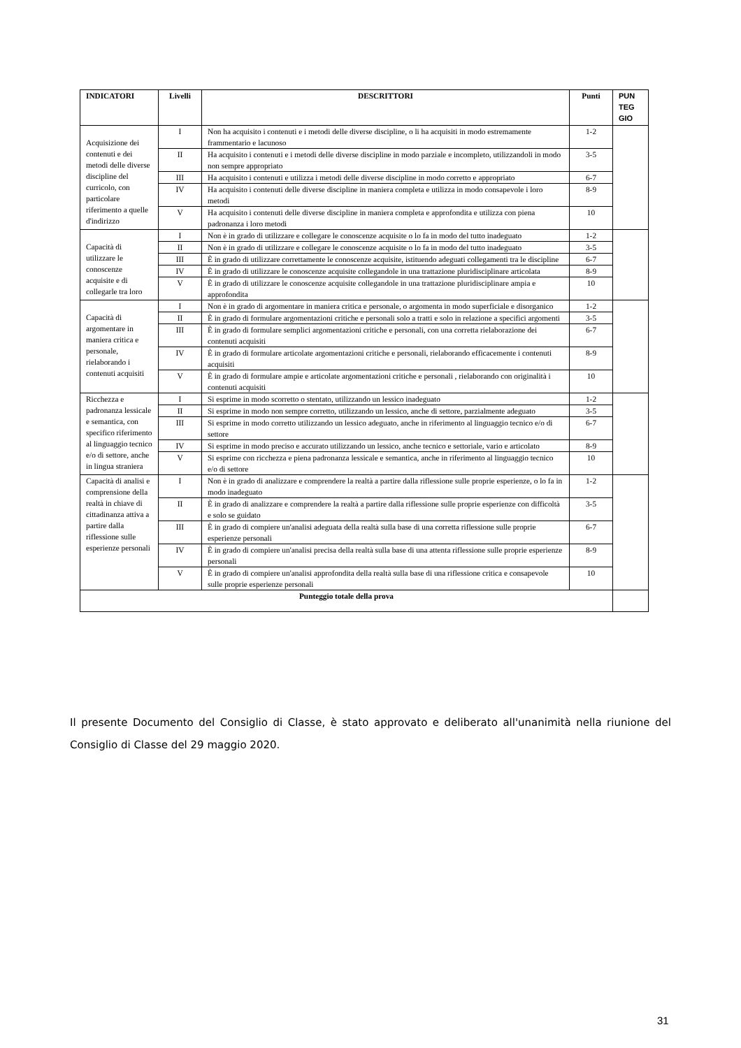| INDICATORI | Livelli | DESCRITTORI | Punti | PUN TEG GIO |
| --- | --- | --- | --- | --- |
| Acquisizione dei contenuti e dei metodi delle diverse discipline del curricolo, con particolare riferimento a quelle d'indirizzo | I | Non ha acquisito i contenuti e i metodi delle diverse discipline, o li ha acquisiti in modo estremamente frammentario e lacunoso | 1-2 | |
| | II | Ha acquisito i contenuti e i metodi delle diverse discipline in modo parziale e incompleto, utilizzandoli in modo non sempre appropriato | 3-5 | |
| | III | Ha acquisito i contenuti e utilizza i metodi delle diverse discipline in modo corretto e appropriato | 6-7 | |
| | IV | Ha acquisito i contenuti delle diverse discipline in maniera completa e utilizza in modo consapevole i loro metodi | 8-9 | |
| | V | Ha acquisito i contenuti delle diverse discipline in maniera completa e approfondita e utilizza con piena padronanza i loro metodi | 10 | |
| Capacità di utilizzare le conoscenze acquisite e di collegarle tra loro | I | Non è in grado di utilizzare e collegare le conoscenze acquisite o lo fa in modo del tutto inadeguato | 1-2 | |
| | II | Non è in grado di utilizzare e collegare le conoscenze acquisite o lo fa in modo del tutto inadeguato | 3-5 | |
| | III | È in grado di utilizzare correttamente le conoscenze acquisite, istituendo adeguati collegamenti tra le discipline | 6-7 | |
| | IV | È in grado di utilizzare le conoscenze acquisite collegandole in una trattazione pluridisciplinare articolata | 8-9 | |
| | V | È in grado di utilizzare le conoscenze acquisite collegandole in una trattazione pluridisciplinare ampia e approfondita | 10 | |
| Capacità di argomentare in maniera critica e personale, rielaborando i contenuti acquisiti | I | Non è in grado di argomentare in maniera critica e personale, o argomenta in modo superficiale e disorganico | 1-2 | |
| | II | È in grado di formulare argomentazioni critiche e personali solo a tratti e solo in relazione a specifici argomenti | 3-5 | |
| | III | È in grado di formulare semplici argomentazioni critiche e personali, con una corretta rielaborazione dei contenuti acquisiti | 6-7 | |
| | IV | È in grado di formulare articolate argomentazioni critiche e personali, rielaborando efficacemente i contenuti acquisiti | 8-9 | |
| | V | È in grado di formulare ampie e articolate argomentazioni critiche e personali , rielaborando con originalità i contenuti acquisiti | 10 | |
| Ricchezza e padronanza lessicale e semantica, con specifico riferimento al linguaggio tecnico e/o di settore, anche in lingua straniera | I | Si esprime in modo scorretto o stentato, utilizzando un lessico inadeguato | 1-2 | |
| | II | Si esprime in modo non sempre corretto, utilizzando un lessico, anche di settore, parzialmente adeguato | 3-5 | |
| | III | Si esprime in modo corretto utilizzando un lessico adeguato, anche in riferimento al linguaggio tecnico e/o di settore | 6-7 | |
| | IV | Si esprime in modo preciso e accurato utilizzando un lessico, anche tecnico e settoriale, vario e articolato | 8-9 | |
| | V | Si esprime con ricchezza e piena padronanza lessicale e semantica, anche in riferimento al linguaggio tecnico e/o di settore | 10 | |
| Capacità di analisi e comprensione della realtà in chiave di cittadinanza attiva a partire dalla riflessione sulle esperienze personali | I | Non è in grado di analizzare e comprendere la realtà a partire dalla riflessione sulle proprie esperienze, o lo fa in modo inadeguato | 1-2 | |
| | II | È in grado di analizzare e comprendere la realtà a partire dalla riflessione sulle proprie esperienze con difficoltà e solo se guidato | 3-5 | |
| | III | È in grado di compiere un'analisi adeguata della realtà sulla base di una corretta riflessione sulle proprie esperienze personali | 6-7 | |
| | IV | È in grado di compiere un'analisi precisa della realtà sulla base di una attenta riflessione sulle proprie esperienze personali | 8-9 | |
| | V | È in grado di compiere un'analisi approfondita della realtà sulla base di una riflessione critica e consapevole sulle proprie esperienze personali | 10 | |
| Punteggio totale della prova | | | | |
Il presente Documento del Consiglio di Classe, è stato approvato e deliberato all'unanimità nella riunione del Consiglio di Classe del 29 maggio 2020.
31